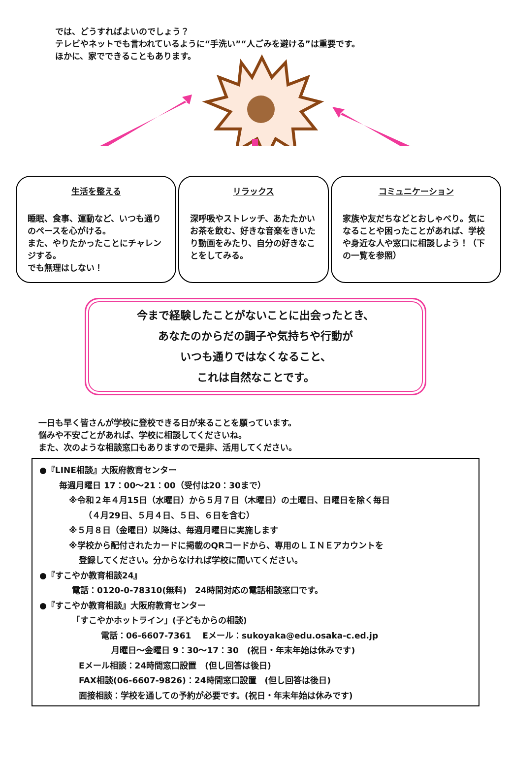では、どうすればよいのでしょう？
テレビやネットでも言われているように“手洗い”“人ごみを避ける”は重要です。
ほかに、家でできることもあります。
生活を整える
睡眠、食事、運動など、いつも通りのペースを心がける。
また、やりたかったことにチャレンジする。
でも無理はしない！
リラックス
深呼吸やストレッチ、あたたかいお茶を飲む、好きな音楽をきいたり動画をみたり、自分の好きなことをしてみる。
コミュニケーション
家族や友だちなどとおしゃべり。気になることや困ったことがあれば、学校や身近な人や窓口に相談しよう！（下の一覧を参照）
今まで経験したことがないことに出会ったとき、
あなたのからだの調子や気持ちや行動が
いつも通りではなくなること、
これは自然なことです。
一日も早く皆さんが学校に登校できる日が来ることを願っています。
悩みや不安ごとがあれば、学校に相談してくださいね。
また、次のような相談窓口もありますので是非、活用してください。
●『LINE相談』大阪府教育センター
毎週月曜日 17：00～21：00（受付は20：30まで）
※令和２年４月15日（水曜日）から５月７日（木曜日）の土曜日、日曜日を除く毎日
（４月29日、５月４日、５日、６日を含む）
※５月８日（金曜日）以降は、毎週月曜日に実施します
※学校から配付されたカードに掲載のQRコードから、専用のＬＩＮＥアカウントを
登録してください。分からなければ学校に聞いてください。
●『すこやか教育相談24』
電話：0120-0-78310(無料)　24時間対応の電話相談窓口です。
●『すこやか教育相談』大阪府教育センター
「すこやかホットライン」(子どもからの相談)
電話：06-6607-7361　 Eメール：sukoyaka@edu.osaka-c.ed.jp
月曜日～金曜日 9：30～17：30　(祝日・年末年始は休みです)
Eメール相談：24時間窓口設置　(但し回答は後日)
FAX相談(06-6607-9826)：24時間窓口設置　(但し回答は後日)
面接相談：学校を通しての予約が必要です。(祝日・年末年始は休みです)